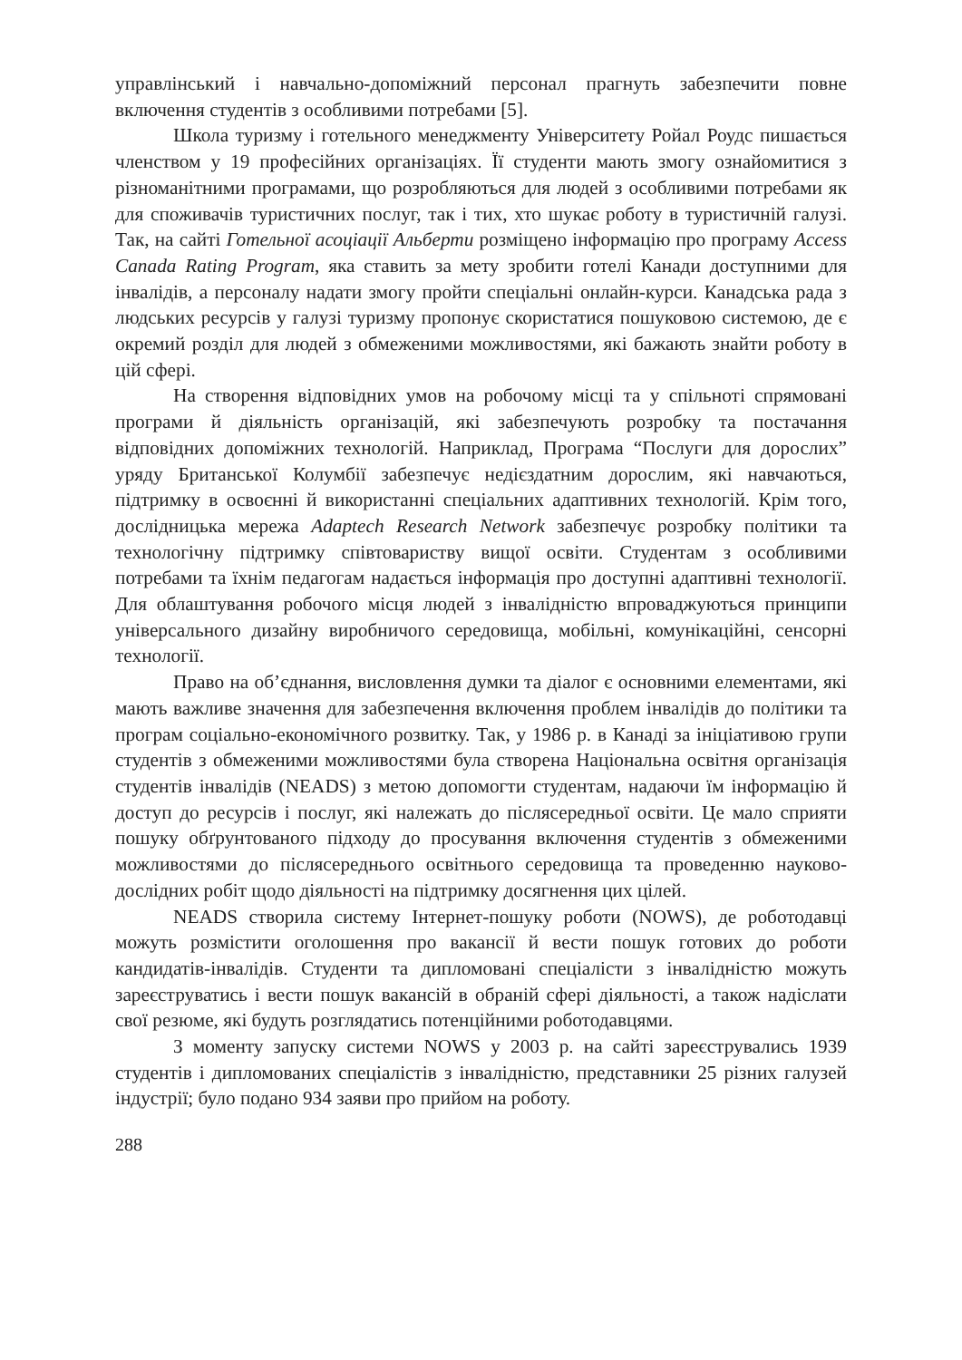управлінський і навчально-допоміжний персонал прагнуть забезпечити повне включення студентів з особливими потребами [5].
Школа туризму і готельного менеджменту Університету Ройал Роудс пишається членством у 19 професійних організаціях. Її студенти мають змогу ознайомитися з різноманітними програмами, що розробляються для людей з особливими потребами як для споживачів туристичних послуг, так і тих, хто шукає роботу в туристичній галузі. Так, на сайті Готельної асоціації Альберти розміщено інформацію про програму Access Canada Rating Program, яка ставить за мету зробити готелі Канади доступними для інвалідів, а персоналу надати змогу пройти спеціальні онлайн-курси. Канадська рада з людських ресурсів у галузі туризму пропонує скористатися пошуковою системою, де є окремий розділ для людей з обмеженими можливостями, які бажають знайти роботу в цій сфері.
На створення відповідних умов на робочому місці та у спільноті спрямовані програми й діяльність організацій, які забезпечують розробку та постачання відповідних допоміжних технологій. Наприклад, Програма “Послуги для дорослих” уряду Британської Колумбії забезпечує недієздатним дорослим, які навчаються, підтримку в освоєнні й використанні спеціальних адаптивних технологій. Крім того, дослідницька мережа Adaptech Research Network забезпечує розробку політики та технологічну підтримку співтовариству вищої освіти. Студентам з особливими потребами та їхнім педагогам надається інформація про доступні адаптивні технології. Для облаштування робочого місця людей з інвалідністю впроваджуються принципи універсального дизайну виробничого середовища, мобільні, комунікаційні, сенсорні технології.
Право на об’єднання, висловлення думки та діалог є основними елементами, які мають важливе значення для забезпечення включення проблем інвалідів до політики та програм соціально-економічного розвитку. Так, у 1986 р. в Канаді за ініціативою групи студентів з обмеженими можливостями була створена Національна освітня організація студентів інвалідів (NEADS) з метою допомогти студентам, надаючи їм інформацію й доступ до ресурсів і послуг, які належать до післясередньої освіти. Це мало сприяти пошуку обґрунтованого підходу до просування включення студентів з обмеженими можливостями до післясереднього освітнього середовища та проведенню науково-дослідних робіт щодо діяльності на підтримку досягнення цих цілей.
NEADS створила систему Інтернет-пошуку роботи (NOWS), де роботодавці можуть розмістити оголошення про вакансії й вести пошук готових до роботи кандидатів-інвалідів. Студенти та дипломовані спеціалісти з інвалідністю можуть зареєструватись і вести пошук вакансій в обраній сфері діяльності, а також надіслати свої резюме, які будуть розглядатись потенційними роботодавцями.
З моменту запуску системи NOWS у 2003 р. на сайті зареєструвались 1939 студентів і дипломованих спеціалістів з інвалідністю, представники 25 різних галузей індустрії; було подано 934 заяви про прийом на роботу.
288